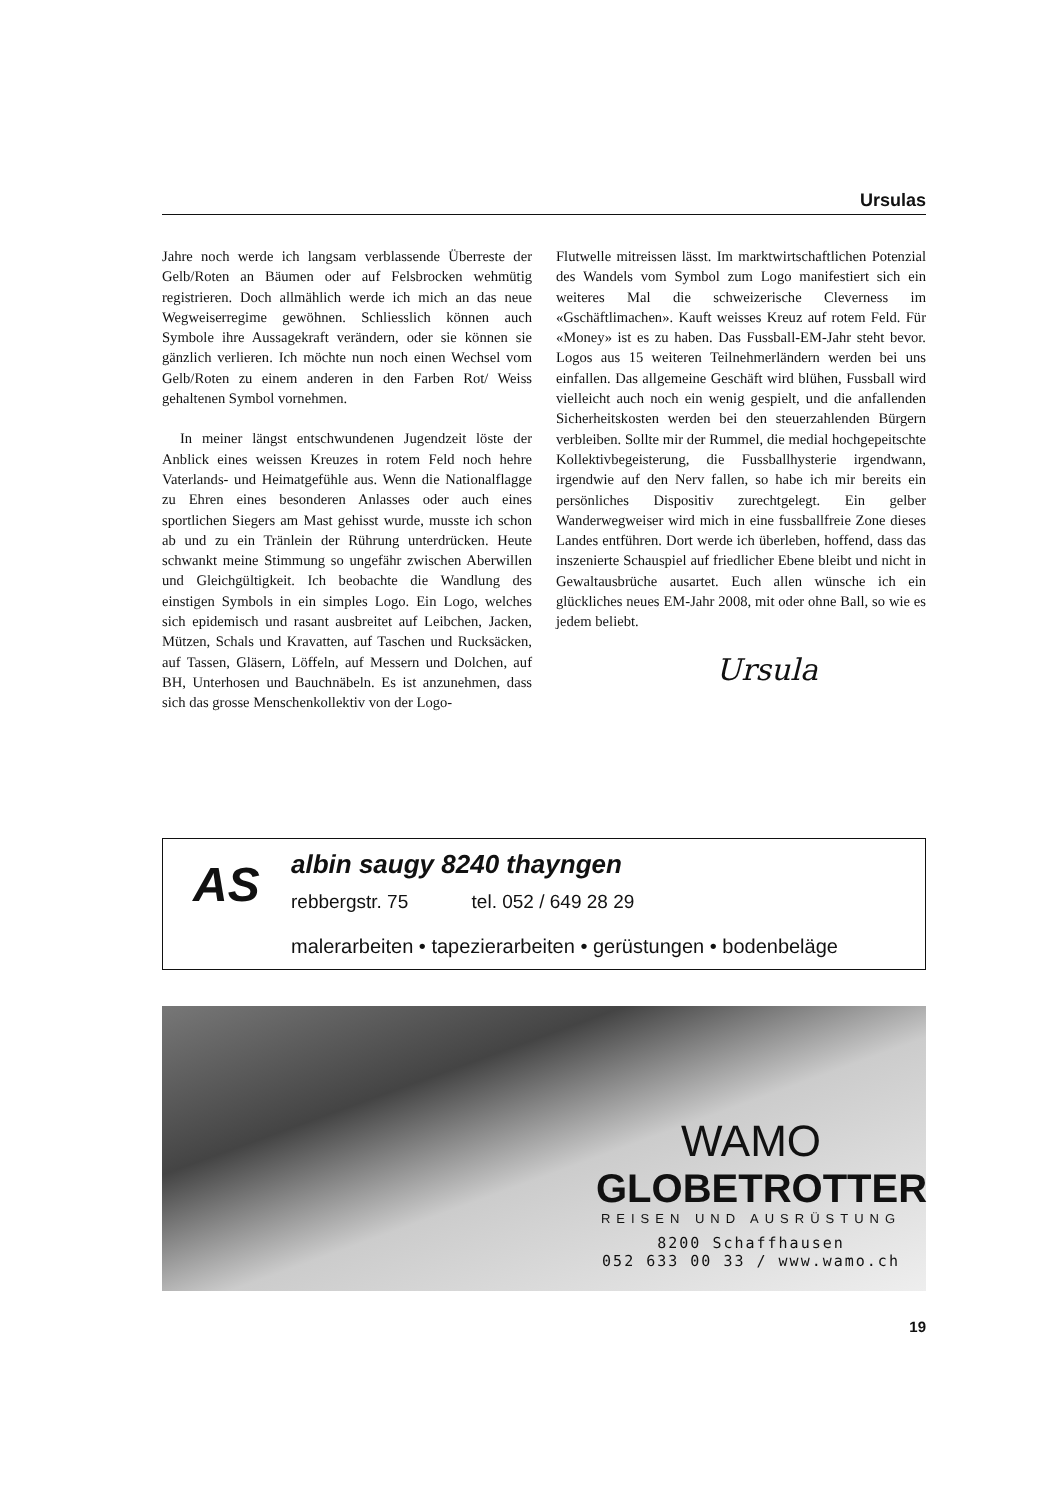Ursulas
Jahre noch werde ich langsam verblassende Überreste der Gelb/Roten an Bäumen oder auf Felsbrocken wehmütig registrieren. Doch allmählich werde ich mich an das neue Wegweiserregime gewöhnen. Schliesslich können auch Symbole ihre Aussagekraft verändern, oder sie können sie gänzlich verlieren. Ich möchte nun noch einen Wechsel vom Gelb/Roten zu einem anderen in den Farben Rot/ Weiss gehaltenen Symbol vornehmen.
In meiner längst entschwundenen Jugendzeit löste der Anblick eines weissen Kreuzes in rotem Feld noch hehre Vaterlands- und Heimatgefühle aus. Wenn die Nationalflagge zu Ehren eines besonderen Anlasses oder auch eines sportlichen Siegers am Mast gehisst wurde, musste ich schon ab und zu ein Tränlein der Rührung unterdrücken. Heute schwankt meine Stimmung so ungefähr zwischen Aberwillen und Gleichgültigkeit. Ich beobachte die Wandlung des einstigen Symbols in ein simples Logo. Ein Logo, welches sich epidemisch und rasant ausbreitet auf Leibchen, Jacken, Mützen, Schals und Kravatten, auf Taschen und Rucksäcken, auf Tassen, Gläsern, Löffeln, auf Messern und Dolchen, auf BH, Unterhosen und Bauchnäbeln. Es ist anzunehmen, dass sich das grosse Menschenkollektiv von der Logo-
Flutwelle mitreissen lässt. Im marktwirtschaftlichen Potenzial des Wandels vom Symbol zum Logo manifestiert sich ein weiteres Mal die schweizerische Cleverness im «Gschäftlimachen». Kauft weisses Kreuz auf rotem Feld. Für «Money» ist es zu haben. Das Fussball-EM-Jahr steht bevor. Logos aus 15 weiteren Teilnehmerländern werden bei uns einfallen. Das allgemeine Geschäft wird blühen, Fussball wird vielleicht auch noch ein wenig gespielt, und die anfallenden Sicherheitskosten werden bei den steuerzahlenden Bürgern verbleiben. Sollte mir der Rummel, die medial hochgepeitschte Kollektivbegeisterung, die Fussballhysterie irgendwann, irgendwie auf den Nerv fallen, so habe ich mir bereits ein persönliches Dispositiv zurechtgelegt. Ein gelber Wanderwegweiser wird mich in eine fussballfreie Zone dieses Landes entführen. Dort werde ich überleben, hoffend, dass das inszenierte Schauspiel auf friedlicher Ebene bleibt und nicht in Gewaltausbrüche ausartet. Euch allen wünsche ich ein glückliches neues EM-Jahr 2008, mit oder ohne Ball, so wie es jedem beliebt.
Ursula
AS albin saugy 8240 thayngen
rebbergstr. 75 tel. 052 / 649 28 29
malerarbeiten • tapezierarbeiten • gerüstungen • bodenbeläge
WAMO
GLOBETROTTER
REISEN UND AUSRÜSTUNG
8200 Schaffhausen
052 633 00 33 / www.wamo.ch
19